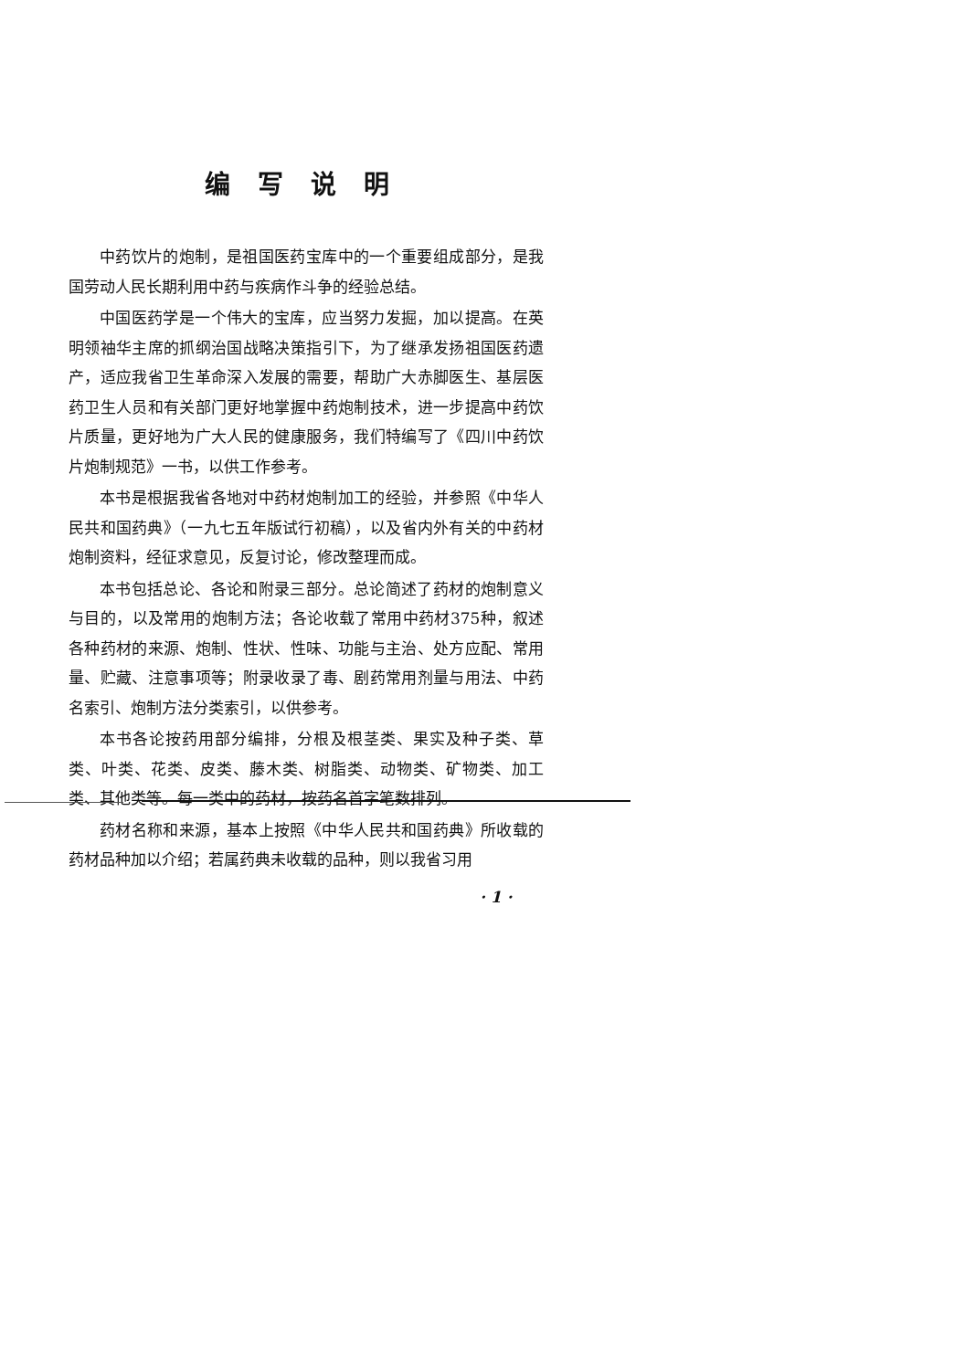编写说明
中药饮片的炮制，是祖国医药宝库中的一个重要组成部分，是我国劳动人民长期利用中药与疾病作斗争的经验总结。
中国医药学是一个伟大的宝库，应当努力发掘，加以提高。在英明领袖华主席的抓纲治国战略决策指引下，为了继承发扬祖国医药遗产，适应我省卫生革命深入发展的需要，帮助广大赤脚医生、基层医药卫生人员和有关部门更好地掌握中药炮制技术，进一步提高中药饮片质量，更好地为广大人民的健康服务，我们特编写了《四川中药饮片炮制规范》一书，以供工作参考。
本书是根据我省各地对中药材炮制加工的经验，并参照《中华人民共和国药典》（一九七五年版试行初稿），以及省内外有关的中药材炮制资料，经征求意见，反复讨论，修改整理而成。
本书包括总论、各论和附录三部分。总论简述了药材的炮制意义与目的，以及常用的炮制方法；各论收载了常用中药材375种，叙述各种药材的来源、炮制、性状、性味、功能与主治、处方应配、常用量、贮藏、注意事项等；附录收录了毒、剧药常用剂量与用法、中药名索引、炮制方法分类索引，以供参考。
本书各论按药用部分编排，分根及根茎类、果实及种子类、草类、叶类、花类、皮类、藤木类、树脂类、动物类、矿物类、加工类、其他类等。每一类中的药材，按药名首字笔数排列。
药材名称和来源，基本上按照《中华人民共和国药典》所收载的药材品种加以介绍；若属药典未收载的品种，则以我省习用
· 1 ·